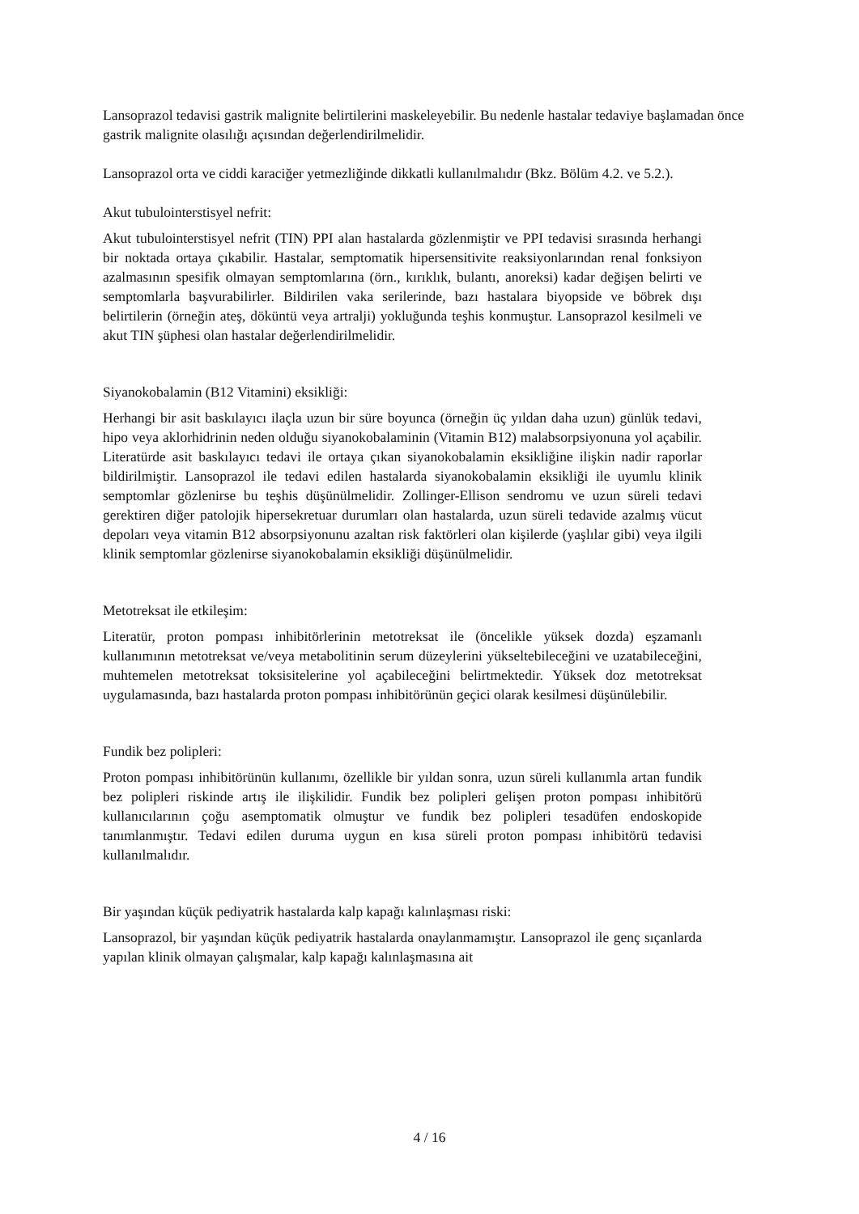Lansoprazol tedavisi gastrik malignite belirtilerini maskeleyebilir. Bu nedenle hastalar tedaviye başlamadan önce gastrik malignite olasılığı açısından değerlendirilmelidir.
Lansoprazol orta ve ciddi karaciğer yetmezliğinde dikkatli kullanılmalıdır (Bkz. Bölüm 4.2. ve 5.2.).
Akut tubulointerstisyel nefrit:
Akut tubulointerstisyel nefrit (TIN) PPI alan hastalarda gözlenmiştir ve PPI tedavisi sırasında herhangi bir noktada ortaya çıkabilir. Hastalar, semptomatik hipersensitivite reaksiyonlarından renal fonksiyon azalmasının spesifik olmayan semptomlarına (örn., kırıklık, bulantı, anoreksi) kadar değişen belirti ve semptomlarla başvurabilirler. Bildirilen vaka serilerinde, bazı hastalara biyopside ve böbrek dışı belirtilerin (örneğin ateş, döküntü veya artralji) yokluğunda teşhis konmuştur. Lansoprazol kesilmeli ve akut TIN şüphesi olan hastalar değerlendirilmelidir.
Siyanokobalamin (B12 Vitamini) eksikliği:
Herhangi bir asit baskılayıcı ilaçla uzun bir süre boyunca (örneğin üç yıldan daha uzun) günlük tedavi, hipo veya aklorhidrinin neden olduğu siyanokobalaminin (Vitamin B12) malabsorpsiyonuna yol açabilir. Literatürde asit baskılayıcı tedavi ile ortaya çıkan siyanokobalamin eksikliğine ilişkin nadir raporlar bildirilmiştir. Lansoprazol ile tedavi edilen hastalarda siyanokobalamin eksikliği ile uyumlu klinik semptomlar gözlenirse bu teşhis düşünülmelidir. Zollinger-Ellison sendromu ve uzun süreli tedavi gerektiren diğer patolojik hipersekretuar durumları olan hastalarda, uzun süreli tedavide azalmış vücut depoları veya vitamin B12 absorpsiyonunu azaltan risk faktörleri olan kişilerde (yaşlılar gibi) veya ilgili klinik semptomlar gözlenirse siyanokobalamin eksikliği düşünülmelidir.
Metotreksat ile etkileşim:
Literatür, proton pompası inhibitörlerinin metotreksat ile (öncelikle yüksek dozda) eşzamanlı kullanımının metotreksat ve/veya metabolitinin serum düzeylerini yükseltebileceğini ve uzatabileceğini, muhtemelen metotreksat toksisitelerine yol açabileceğini belirtmektedir. Yüksek doz metotreksat uygulamasında, bazı hastalarda proton pompası inhibitörünün geçici olarak kesilmesi düşünülebilir.
Fundik bez polipleri:
Proton pompası inhibitörünün kullanımı, özellikle bir yıldan sonra, uzun süreli kullanımla artan fundik bez polipleri riskinde artış ile ilişkilidir. Fundik bez polipleri gelişen proton pompası inhibitörü kullanıcılarının çoğu asemptomatik olmuştur ve fundik bez polipleri tesadüfen endoskopide tanımlanmıştır. Tedavi edilen duruma uygun en kısa süreli proton pompası inhibitörü tedavisi kullanılmalıdır.
Bir yaşından küçük pediyatrik hastalarda kalp kapağı kalınlaşması riski:
Lansoprazol, bir yaşından küçük pediyatrik hastalarda onaylanmamıştır. Lansoprazol ile genç sıçanlarda yapılan klinik olmayan çalışmalar, kalp kapağı kalınlaşmasına ait
4 / 16